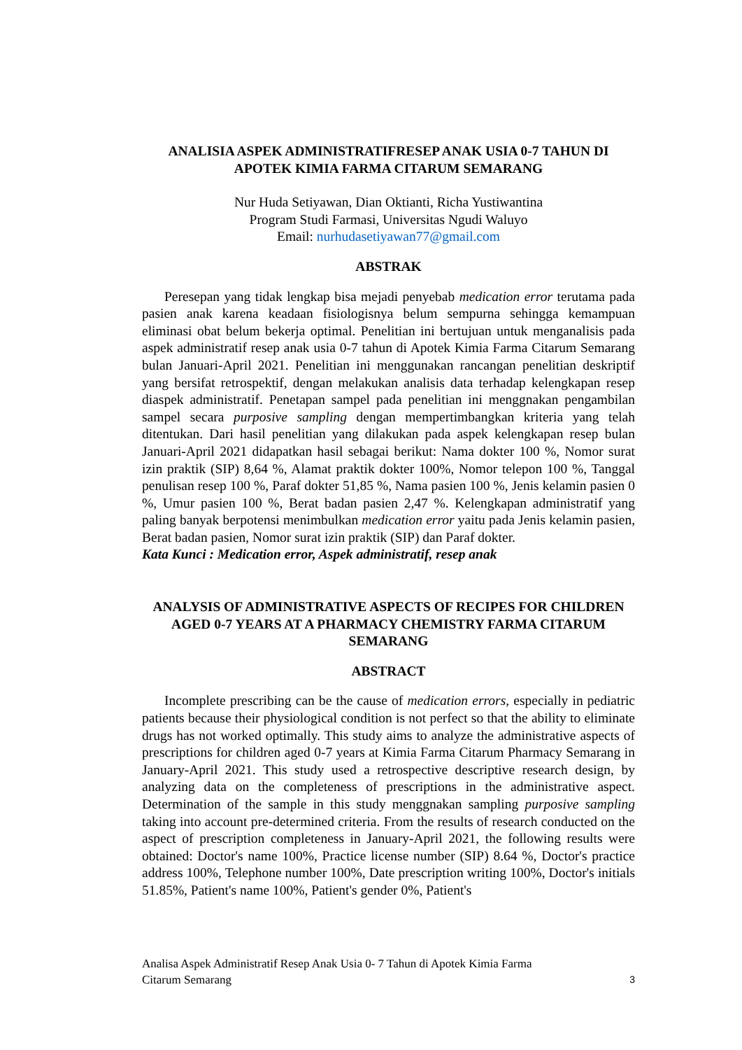ANALISIA ASPEK ADMINISTRATIFRESEP ANAK USIA 0-7 TAHUN DI APOTEK KIMIA FARMA CITARUM SEMARANG
Nur Huda Setiyawan, Dian Oktianti, Richa Yustiwantina
Program Studi Farmasi, Universitas Ngudi Waluyo
Email: nurhudasetiyawan77@gmail.com
ABSTRAK
Peresepan yang tidak lengkap bisa mejadi penyebab medication error terutama pada pasien anak karena keadaan fisiologisnya belum sempurna sehingga kemampuan eliminasi obat belum bekerja optimal. Penelitian ini bertujuan untuk menganalisis pada aspek administratif resep anak usia 0-7 tahun di Apotek Kimia Farma Citarum Semarang bulan Januari-April 2021. Penelitian ini menggunakan rancangan penelitian deskriptif yang bersifat retrospektif, dengan melakukan analisis data terhadap kelengkapan resep diaspek administratif. Penetapan sampel pada penelitian ini menggnakan pengambilan sampel secara purposive sampling dengan mempertimbangkan kriteria yang telah ditentukan. Dari hasil penelitian yang dilakukan pada aspek kelengkapan resep bulan Januari-April 2021 didapatkan hasil sebagai berikut: Nama dokter 100 %, Nomor surat izin praktik (SIP) 8,64 %, Alamat praktik dokter 100%, Nomor telepon 100 %, Tanggal penulisan resep 100 %, Paraf dokter 51,85 %, Nama pasien 100 %, Jenis kelamin pasien 0 %, Umur pasien 100 %, Berat badan pasien 2,47 %. Kelengkapan administratif yang paling banyak berpotensi menimbulkan medication error yaitu pada Jenis kelamin pasien, Berat badan pasien, Nomor surat izin praktik (SIP) dan Paraf dokter.
Kata Kunci : Medication error, Aspek administratif, resep anak
ANALYSIS OF ADMINISTRATIVE ASPECTS OF RECIPES FOR CHILDREN AGED 0-7 YEARS AT A PHARMACY CHEMISTRY FARMA CITARUM SEMARANG
ABSTRACT
Incomplete prescribing can be the cause of medication errors, especially in pediatric patients because their physiological condition is not perfect so that the ability to eliminate drugs has not worked optimally. This study aims to analyze the administrative aspects of prescriptions for children aged 0-7 years at Kimia Farma Citarum Pharmacy Semarang in January-April 2021. This study used a retrospective descriptive research design, by analyzing data on the completeness of prescriptions in the administrative aspect. Determination of the sample in this study menggnakan sampling purposive sampling taking into account pre-determined criteria. From the results of research conducted on the aspect of prescription completeness in January-April 2021, the following results were obtained: Doctor's name 100%, Practice license number (SIP) 8.64 %, Doctor's practice address 100%, Telephone number 100%, Date prescription writing 100%, Doctor's initials 51.85%, Patient's name 100%, Patient's gender 0%, Patient's
Analisa Aspek Administratif Resep Anak Usia 0- 7 Tahun di Apotek Kimia Farma
Citarum Semarang 3